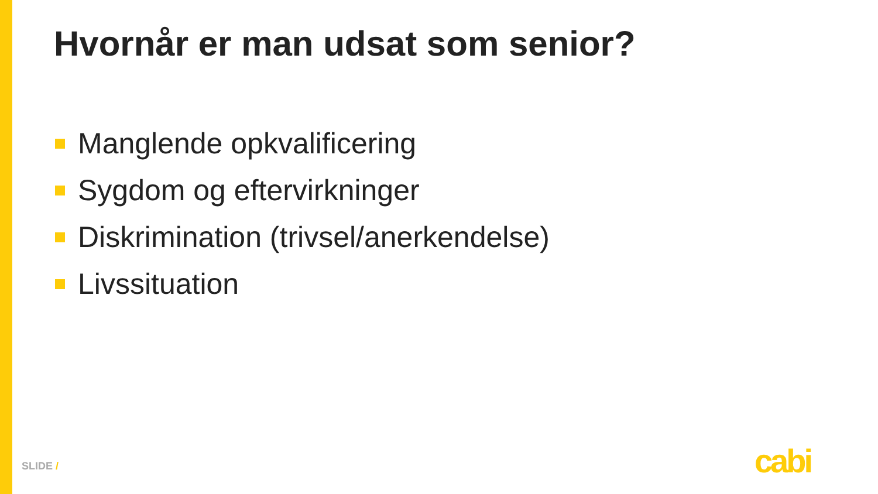Hvornår er man udsat som senior?
Manglende opkvalificering
Sygdom og eftervirkninger
Diskrimination (trivsel/anerkendelse)
Livssituation
SLIDE / cabi